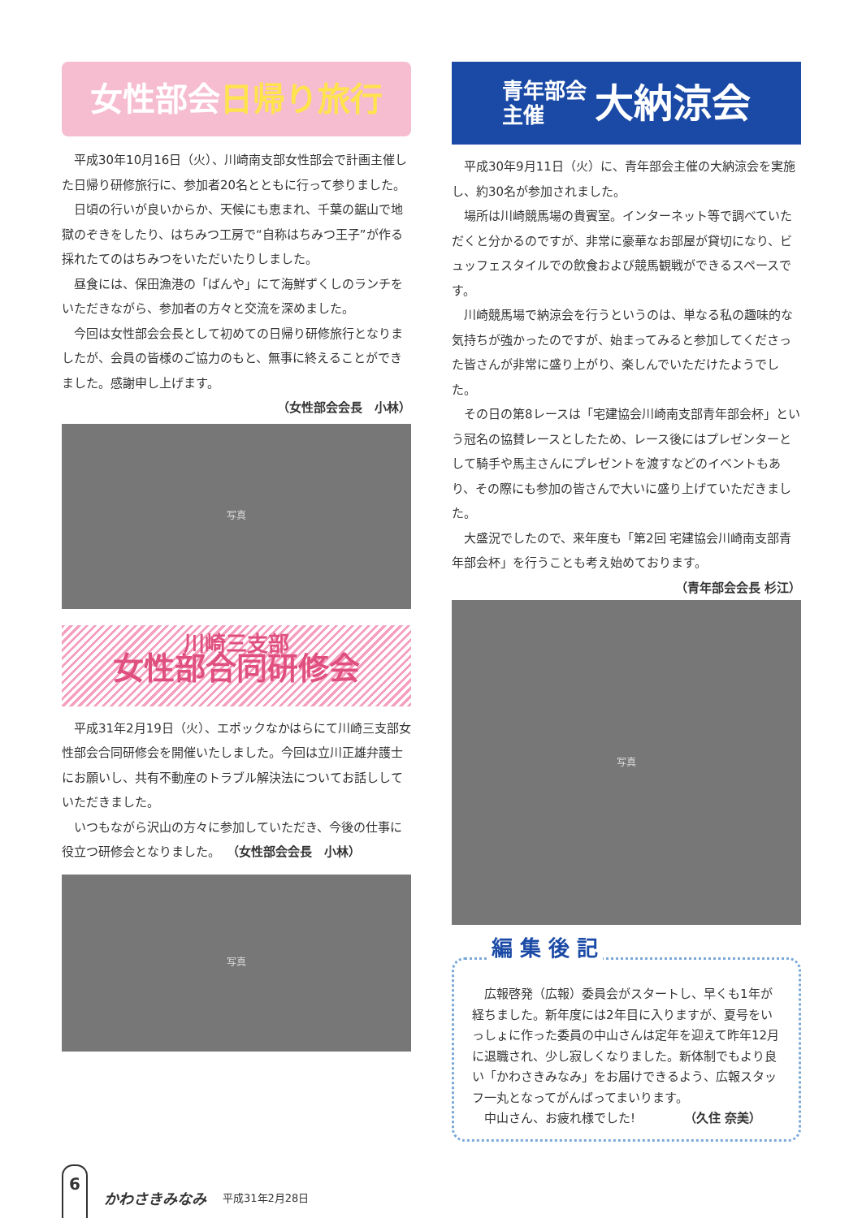女性部会 日帰り旅行
平成30年10月16日（火）、川崎南支部女性部会で計画主催した日帰り研修旅行に、参加者20名とともに行って参りました。
日頃の行いが良いからか、天候にも恵まれ、千葉の鋸山で地獄のぞきをしたり、はちみつ工房で“自称はちみつ王子”が作る採れたてのはちみつをいただいたりしました。
昼食には、保田漁港の「ばんや」にて海鮮ずくしのランチをいただきながら、参加者の方々と交流を深めました。
今回は女性部会会長として初めての日帰り研修旅行となりましたが、会員の皆様のご協力のもと、無事に終えることができました。感謝申し上げます。
（女性部会会長　小林）
写真
川崎三支部
女性部合同研修会
平成31年2月19日（火）、エポックなかはらにて川崎三支部女性部会合同研修会を開催いたしました。今回は立川正雄弁護士にお願いし、共有不動産のトラブル解決法についてお話ししていただきました。
いつもながら沢山の方々に参加していただき、今後の仕事に役立つ研修会となりました。　（女性部会会長　小林）
写真
青年部会
主催 大納涼会
平成30年9月11日（火）に、青年部会主催の大納涼会を実施し、約30名が参加されました。
場所は川崎競馬場の貴賓室。インターネット等で調べていただくと分かるのですが、非常に豪華なお部屋が貸切になり、ビュッフェスタイルでの飲食および競馬観戦ができるスペースです。
川崎競馬場で納涼会を行うというのは、単なる私の趣味的な気持ちが強かったのですが、始まってみると参加してくださった皆さんが非常に盛り上がり、楽しんでいただけたようでした。
その日の第8レースは「宅建協会川崎南支部青年部会杯」という冠名の協賛レースとしたため、レース後にはプレゼンターとして騎手や馬主さんにプレゼントを渡すなどのイベントもあり、その際にも参加の皆さんで大いに盛り上げていただきました。
大盛況でしたので、来年度も「第2回 宅建協会川崎南支部青年部会杯」を行うことも考え始めております。
（青年部会会長 杉江）
写真
編 集 後 記
広報啓発（広報）委員会がスタートし、早くも1年が経ちました。新年度には2年目に入りますが、夏号をいっしょに作った委員の中山さんは定年を迎えて昨年12月に退職され、少し寂しくなりました。新体制でもより良い「かわさきみなみ」をお届けできるよう、広報スタッフ一丸となってがんばってまいります。
中山さん、お疲れ様でした!　　　　（久住 奈美）
6
かわさきみなみ 平成31年2月28日